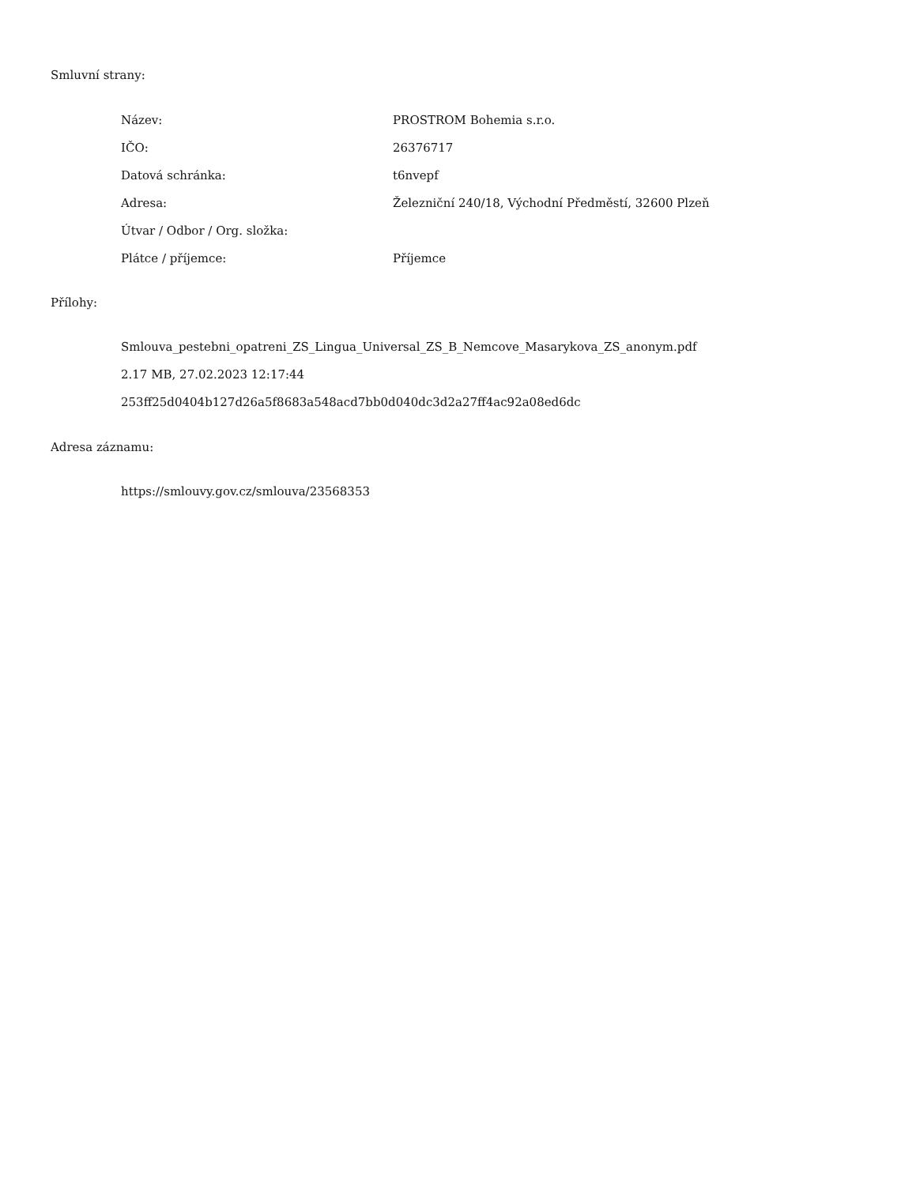Smluvní strany:
| Název: | PROSTROM Bohemia s.r.o. |
| IČO: | 26376717 |
| Datová schránka: | t6nvepf |
| Adresa: | Železniční 240/18, Východní Předměstí, 32600 Plzeň |
| Útvar / Odbor / Org. složka: | |
| Plátce / příjemce: | Příjemce |
Přílohy:
Smlouva_pestebni_opatreni_ZS_Lingua_Universal_ZS_B_Nemcove_Masarykova_ZS_anonym.pdf
2.17 MB, 27.02.2023 12:17:44
253ff25d0404b127d26a5f8683a548acd7bb0d040dc3d2a27ff4ac92a08ed6dc
Adresa záznamu:
https://smlouvy.gov.cz/smlouva/23568353